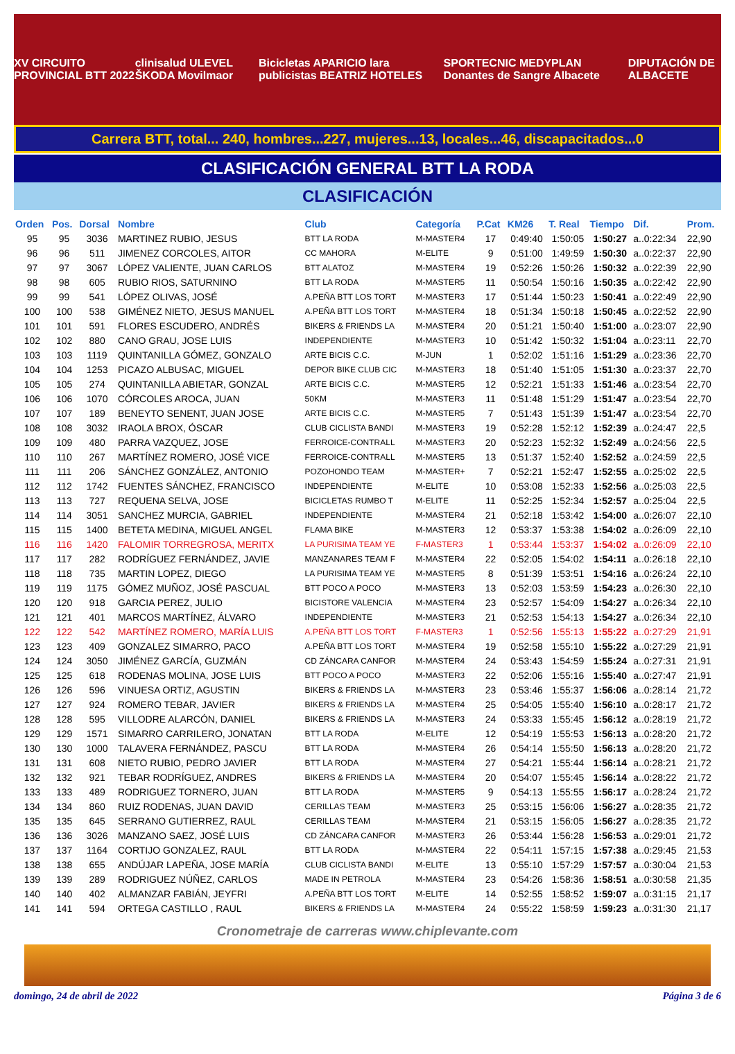XV CIRCUITO PROVINCIAL BTT 2022 clinisalud ULEVEL ŠKODA Movilmaor Bicicletas APARICIO lara publicistas BEATRIZ HOTELES SPORTECNIC MEDYPLAN Donantes de Sangre Albacete DIPUTACIÓN DE ALBACETE
Carrera BTT, total... 240, hombres...227, mujeres...13, locales...46, discapacitados...0
CLASIFICACIÓN GENERAL BTT LA RODA
CLASIFICACIÓN
| Orden | Pos. | Dorsal | Nombre | Club | Categoría | P.Cat | KM26 | T. Real | Tiempo | Dif. | Prom. |
| --- | --- | --- | --- | --- | --- | --- | --- | --- | --- | --- | --- |
| 95 | 95 | 3036 | MARTINEZ RUBIO, JESUS | BTT LA RODA | M-MASTER4 | 17 | 0:49:40 | 1:50:05 | 1:50:27 | a..0:22:34 | 22,90 |
| 96 | 96 | 511 | JIMENEZ CORCOLES, AITOR | CC MAHORA | M-ELITE | 9 | 0:51:00 | 1:49:59 | 1:50:30 | a..0:22:37 | 22,90 |
| 97 | 97 | 3067 | LÓPEZ VALIENTE, JUAN CARLOS | BTT ALATOZ | M-MASTER4 | 19 | 0:52:26 | 1:50:26 | 1:50:32 | a..0:22:39 | 22,90 |
| 98 | 98 | 605 | RUBIO RIOS, SATURNINO | BTT LA RODA | M-MASTER5 | 11 | 0:50:54 | 1:50:16 | 1:50:35 | a..0:22:42 | 22,90 |
| 99 | 99 | 541 | LÓPEZ OLIVAS, JOSÉ | A.PEÑA BTT LOS TORT | M-MASTER3 | 17 | 0:51:44 | 1:50:23 | 1:50:41 | a..0:22:49 | 22,90 |
| 100 | 100 | 538 | GIMÉNEZ NIETO, JESUS MANUEL | A.PEÑA BTT LOS TORT | M-MASTER4 | 18 | 0:51:34 | 1:50:18 | 1:50:45 | a..0:22:52 | 22,90 |
| 101 | 101 | 591 | FLORES ESCUDERO, ANDRÉS | BIKERS & FRIENDS LA | M-MASTER4 | 20 | 0:51:21 | 1:50:40 | 1:51:00 | a..0:23:07 | 22,90 |
| 102 | 102 | 880 | CANO GRAU, JOSE LUIS | INDEPENDIENTE | M-MASTER3 | 10 | 0:51:42 | 1:50:32 | 1:51:04 | a..0:23:11 | 22,70 |
| 103 | 103 | 1119 | QUINTANILLA GÓMEZ, GONZALO | ARTE BICIS C.C. | M-JUN | 1 | 0:52:02 | 1:51:16 | 1:51:29 | a..0:23:36 | 22,70 |
| 104 | 104 | 1253 | PICAZO ALBUSAC, MIGUEL | DEPOR BIKE CLUB CIC | M-MASTER3 | 18 | 0:51:40 | 1:51:05 | 1:51:30 | a..0:23:37 | 22,70 |
| 105 | 105 | 274 | QUINTANILLA ABIETAR, GONZAL | ARTE BICIS C.C. | M-MASTER5 | 12 | 0:52:21 | 1:51:33 | 1:51:46 | a..0:23:54 | 22,70 |
| 106 | 106 | 1070 | CÓRCOLES AROCA, JUAN | 50KM | M-MASTER3 | 11 | 0:51:48 | 1:51:29 | 1:51:47 | a..0:23:54 | 22,70 |
| 107 | 107 | 189 | BENEYTO SENENT, JUAN JOSE | ARTE BICIS C.C. | M-MASTER5 | 7 | 0:51:43 | 1:51:39 | 1:51:47 | a..0:23:54 | 22,70 |
| 108 | 108 | 3032 | IRAOLA BROX, ÓSCAR | CLUB CICLISTA BANDI | M-MASTER3 | 19 | 0:52:28 | 1:52:12 | 1:52:39 | a..0:24:47 | 22,5 |
| 109 | 109 | 480 | PARRA VAZQUEZ, JOSE | FERROICE-CONTRALL | M-MASTER3 | 20 | 0:52:23 | 1:52:32 | 1:52:49 | a..0:24:56 | 22,5 |
| 110 | 110 | 267 | MARTÍNEZ ROMERO, JOSÉ VICE | FERROICE-CONTRALL | M-MASTER5 | 13 | 0:51:37 | 1:52:40 | 1:52:52 | a..0:24:59 | 22,5 |
| 111 | 111 | 206 | SÁNCHEZ GONZÁLEZ, ANTONIO | POZOHONDO TEAM | M-MASTER+ | 7 | 0:52:21 | 1:52:47 | 1:52:55 | a..0:25:02 | 22,5 |
| 112 | 112 | 1742 | FUENTES SÁNCHEZ, FRANCISCO | INDEPENDIENTE | M-ELITE | 10 | 0:53:08 | 1:52:33 | 1:52:56 | a..0:25:03 | 22,5 |
| 113 | 113 | 727 | REQUENA SELVA, JOSE | BICICLETAS RUMBO T | M-ELITE | 11 | 0:52:25 | 1:52:34 | 1:52:57 | a..0:25:04 | 22,5 |
| 114 | 114 | 3051 | SANCHEZ MURCIA, GABRIEL | INDEPENDIENTE | M-MASTER4 | 21 | 0:52:18 | 1:53:42 | 1:54:00 | a..0:26:07 | 22,10 |
| 115 | 115 | 1400 | BETETA MEDINA, MIGUEL ANGEL | FLAMA BIKE | M-MASTER3 | 12 | 0:53:37 | 1:53:38 | 1:54:02 | a..0:26:09 | 22,10 |
| 116 | 116 | 1420 | FALOMIR TORREGROSA, MERITX | LA PURISIMA TEAM YE | F-MASTER3 | 1 | 0:53:44 | 1:53:37 | 1:54:02 | a..0:26:09 | 22,10 |
| 117 | 117 | 282 | RODRÍGUEZ FERNÁNDEZ, JAVIE | MANZANARES TEAM F | M-MASTER4 | 22 | 0:52:05 | 1:54:02 | 1:54:11 | a..0:26:18 | 22,10 |
| 118 | 118 | 735 | MARTIN LOPEZ, DIEGO | LA PURISIMA TEAM YE | M-MASTER5 | 8 | 0:51:39 | 1:53:51 | 1:54:16 | a..0:26:24 | 22,10 |
| 119 | 119 | 1175 | GÓMEZ MUÑOZ, JOSÉ PASCUAL | BTT POCO A POCO | M-MASTER3 | 13 | 0:52:03 | 1:53:59 | 1:54:23 | a..0:26:30 | 22,10 |
| 120 | 120 | 918 | GARCIA PEREZ, JULIO | BICISTORE VALENCIA | M-MASTER4 | 23 | 0:52:57 | 1:54:09 | 1:54:27 | a..0:26:34 | 22,10 |
| 121 | 121 | 401 | MARCOS MARTÍNEZ, ÁLVARO | INDEPENDIENTE | M-MASTER3 | 21 | 0:52:53 | 1:54:13 | 1:54:27 | a..0:26:34 | 22,10 |
| 122 | 122 | 542 | MARTÍNEZ ROMERO, MARÍA LUIS | A.PEÑA BTT LOS TORT | F-MASTER3 | 1 | 0:52:56 | 1:55:13 | 1:55:22 | a..0:27:29 | 21,91 |
| 123 | 123 | 409 | GONZALEZ SIMARRO, PACO | A.PEÑA BTT LOS TORT | M-MASTER4 | 19 | 0:52:58 | 1:55:10 | 1:55:22 | a..0:27:29 | 21,91 |
| 124 | 124 | 3050 | JIMÉNEZ GARCÍA, GUZMÁN | CD ZÁNCARA CANFOR | M-MASTER4 | 24 | 0:53:43 | 1:54:59 | 1:55:24 | a..0:27:31 | 21,91 |
| 125 | 125 | 618 | RODENAS MOLINA, JOSE LUIS | BTT POCO A POCO | M-MASTER3 | 22 | 0:52:06 | 1:55:16 | 1:55:40 | a..0:27:47 | 21,91 |
| 126 | 126 | 596 | VINUESA ORTIZ, AGUSTIN | BIKERS & FRIENDS LA | M-MASTER3 | 23 | 0:53:46 | 1:55:37 | 1:56:06 | a..0:28:14 | 21,72 |
| 127 | 127 | 924 | ROMERO TEBAR, JAVIER | BIKERS & FRIENDS LA | M-MASTER4 | 25 | 0:54:05 | 1:55:40 | 1:56:10 | a..0:28:17 | 21,72 |
| 128 | 128 | 595 | VILLODRE ALARCÓN, DANIEL | BIKERS & FRIENDS LA | M-MASTER3 | 24 | 0:53:33 | 1:55:45 | 1:56:12 | a..0:28:19 | 21,72 |
| 129 | 129 | 1571 | SIMARRO CARRILERO, JONATAN | BTT LA RODA | M-ELITE | 12 | 0:54:19 | 1:55:53 | 1:56:13 | a..0:28:20 | 21,72 |
| 130 | 130 | 1000 | TALAVERA FERNÁNDEZ, PASCU | BTT LA RODA | M-MASTER4 | 26 | 0:54:14 | 1:55:50 | 1:56:13 | a..0:28:20 | 21,72 |
| 131 | 131 | 608 | NIETO RUBIO, PEDRO JAVIER | BTT LA RODA | M-MASTER4 | 27 | 0:54:21 | 1:55:44 | 1:56:14 | a..0:28:21 | 21,72 |
| 132 | 132 | 921 | TEBAR RODRÍGUEZ, ANDRES | BIKERS & FRIENDS LA | M-MASTER4 | 20 | 0:54:07 | 1:55:45 | 1:56:14 | a..0:28:22 | 21,72 |
| 133 | 133 | 489 | RODRIGUEZ TORNERO, JUAN | BTT LA RODA | M-MASTER5 | 9 | 0:54:13 | 1:55:55 | 1:56:17 | a..0:28:24 | 21,72 |
| 134 | 134 | 860 | RUIZ RODENAS, JUAN DAVID | CERILLAS TEAM | M-MASTER3 | 25 | 0:53:15 | 1:56:06 | 1:56:27 | a..0:28:35 | 21,72 |
| 135 | 135 | 645 | SERRANO GUTIERREZ, RAUL | CERILLAS TEAM | M-MASTER4 | 21 | 0:53:15 | 1:56:05 | 1:56:27 | a..0:28:35 | 21,72 |
| 136 | 136 | 3026 | MANZANO SAEZ, JOSÉ LUIS | CD ZÁNCARA CANFOR | M-MASTER3 | 26 | 0:53:44 | 1:56:28 | 1:56:53 | a..0:29:01 | 21,72 |
| 137 | 137 | 1164 | CORTIJO GONZALEZ, RAUL | BTT LA RODA | M-MASTER4 | 22 | 0:54:11 | 1:57:15 | 1:57:38 | a..0:29:45 | 21,53 |
| 138 | 138 | 655 | ANDÚJAR LAPEÑA, JOSE MARÍA | CLUB CICLISTA BANDI | M-ELITE | 13 | 0:55:10 | 1:57:29 | 1:57:57 | a..0:30:04 | 21,53 |
| 139 | 139 | 289 | RODRIGUEZ NÚÑEZ, CARLOS | MADE IN PETROLA | M-MASTER4 | 23 | 0:54:26 | 1:58:36 | 1:58:51 | a..0:30:58 | 21,35 |
| 140 | 140 | 402 | ALMANZAR FABIÁN, JEYFRI | A.PEÑA BTT LOS TORT | M-ELITE | 14 | 0:52:55 | 1:58:52 | 1:59:07 | a..0:31:15 | 21,17 |
| 141 | 141 | 594 | ORTEGA CASTILLO , RAUL | BIKERS & FRIENDS LA | M-MASTER4 | 24 | 0:55:22 | 1:58:59 | 1:59:23 | a..0:31:30 | 21,17 |
Cronometraje de carreras www.chiplevante.com
domingo, 24 de abril de 2022 Página 3 de 6